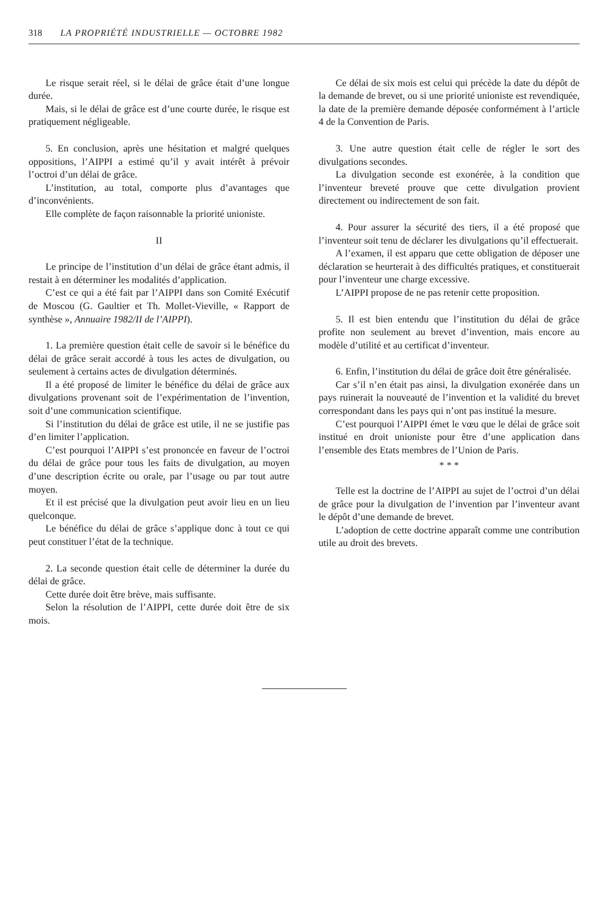318 LA PROPRIÉTÉ INDUSTRIELLE — OCTOBRE 1982
Le risque serait réel, si le délai de grâce était d’une longue durée.
Mais, si le délai de grâce est d’une courte durée, le risque est pratiquement négligeable.
5. En conclusion, après une hésitation et malgré quelques oppositions, l’AIPPI a estimé qu’il y avait intérêt à prévoir l’octroi d’un délai de grâce.
L’institution, au total, comporte plus d’avantages que d’inconvénients.
Elle complète de façon raisonnable la priorité unioniste.
II
Le principe de l’institution d’un délai de grâce étant admis, il restait à en déterminer les modalités d’application.
C’est ce qui a été fait par l’AIPPI dans son Comité Exécutif de Moscou (G. Gaultier et Th. Mollet-Vieville, « Rapport de synthèse », Annuaire 1982/II de l’AIPPI).
1. La première question était celle de savoir si le bénéfice du délai de grâce serait accordé à tous les actes de divulgation, ou seulement à certains actes de divulgation déterminés.
Il a été proposé de limiter le bénéfice du délai de grâce aux divulgations provenant soit de l’expérimentation de l’invention, soit d’une communication scientifique.
Si l’institution du délai de grâce est utile, il ne se justifie pas d’en limiter l’application.
C’est pourquoi l’AIPPI s’est prononcée en faveur de l’octroi du délai de grâce pour tous les faits de divulgation, au moyen d’une description écrite ou orale, par l’usage ou par tout autre moyen.
Et il est précisé que la divulgation peut avoir lieu en un lieu quelconque.
Le bénéfice du délai de grâce s’applique donc à tout ce qui peut constituer l’état de la technique.
2. La seconde question était celle de déterminer la durée du délai de grâce.
Cette durée doit être brève, mais suffisante.
Selon la résolution de l’AIPPI, cette durée doit être de six mois.
Ce délai de six mois est celui qui précède la date du dépôt de la demande de brevet, ou si une priorité unioniste est revendiquée, la date de la première demande déposée conformément à l’article 4 de la Convention de Paris.
3. Une autre question était celle de régler le sort des divulgations secondes.
La divulgation seconde est exonérée, à la condition que l’inventeur breveté prouve que cette divulgation provient directement ou indirectement de son fait.
4. Pour assurer la sécurité des tiers, il a été proposé que l’inventeur soit tenu de déclarer les divulgations qu’il effectuerait.
A l’examen, il est apparu que cette obligation de déposer une déclaration se heurterait à des difficultés pratiques, et constituerait pour l’inventeur une charge excessive.
L’AIPPI propose de ne pas retenir cette proposition.
5. Il est bien entendu que l’institution du délai de grâce profite non seulement au brevet d’invention, mais encore au modèle d’utilité et au certificat d’inventeur.
6. Enfin, l’institution du délai de grâce doit être généralisée.
Car s’il n’en était pas ainsi, la divulgation exonérée dans un pays ruinerait la nouveauté de l’invention et la validité du brevet correspondant dans les pays qui n’ont pas institué la mesure.
C’est pourquoi l’AIPPI émet le vœu que le délai de grâce soit institué en droit unioniste pour être d’une application dans l’ensemble des Etats membres de l’Union de Paris.
* * *
Telle est la doctrine de l’AIPPI au sujet de l’octroi d’un délai de grâce pour la divulgation de l’invention par l’inventeur avant le dépôt d’une demande de brevet.
L’adoption de cette doctrine apparaît comme une contribution utile au droit des brevets.